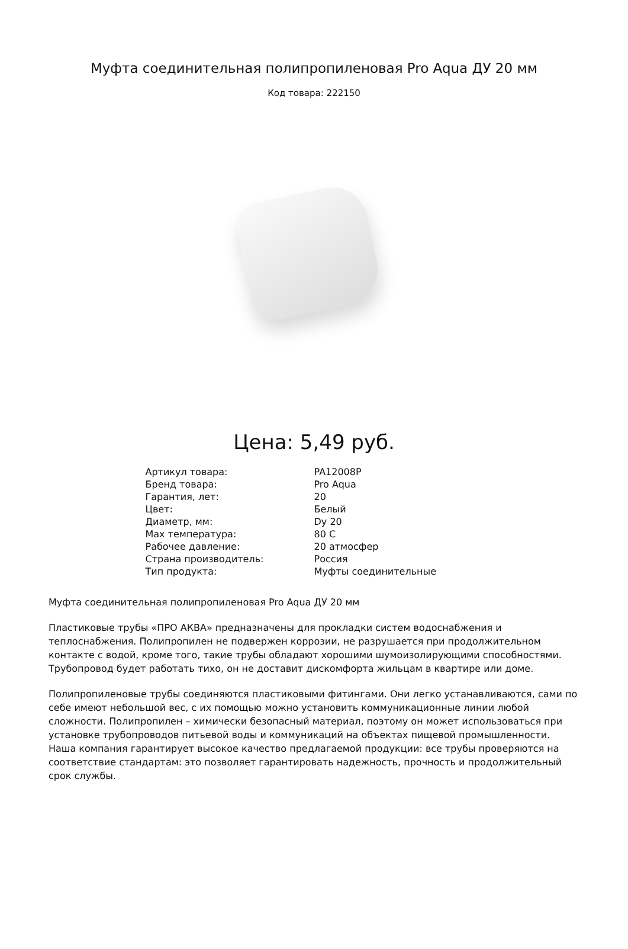Муфта соединительная полипропиленовая Pro Aqua ДУ 20 мм
Код товара: 222150
Цена: 5,49 руб.
| Артикул товара: | PA12008P |
| Бренд товара: | Pro Aqua |
| Гарантия, лет: | 20 |
| Цвет: | Белый |
| Диаметр, мм: | Dy 20 |
| Max температура: | 80 С |
| Рабочее давление: | 20 атмосфер |
| Страна производитель: | Россия |
| Тип продукта: | Муфты соединительные |
Муфта соединительная полипропиленовая Pro Aqua ДУ 20 мм
Пластиковые трубы «ПРО АКВА» предназначены для прокладки систем водоснабжения и теплоснабжения. Полипропилен не подвержен коррозии, не разрушается при продолжительном контакте с водой, кроме того, такие трубы обладают хорошими шумоизолирующими способностями. Трубопровод будет работать тихо, он не доставит дискомфорта жильцам в квартире или доме.
Полипропиленовые трубы соединяются пластиковыми фитингами. Они легко устанавливаются, сами по себе имеют небольшой вес, с их помощью можно установить коммуникационные линии любой сложности. Полипропилен – химически безопасный материал, поэтому он может использоваться при установке трубопроводов питьевой воды и коммуникаций на объектах пищевой промышленности. Наша компания гарантирует высокое качество предлагаемой продукции: все трубы проверяются на соответствие стандартам: это позволяет гарантировать надежность, прочность и продолжительный срок службы.